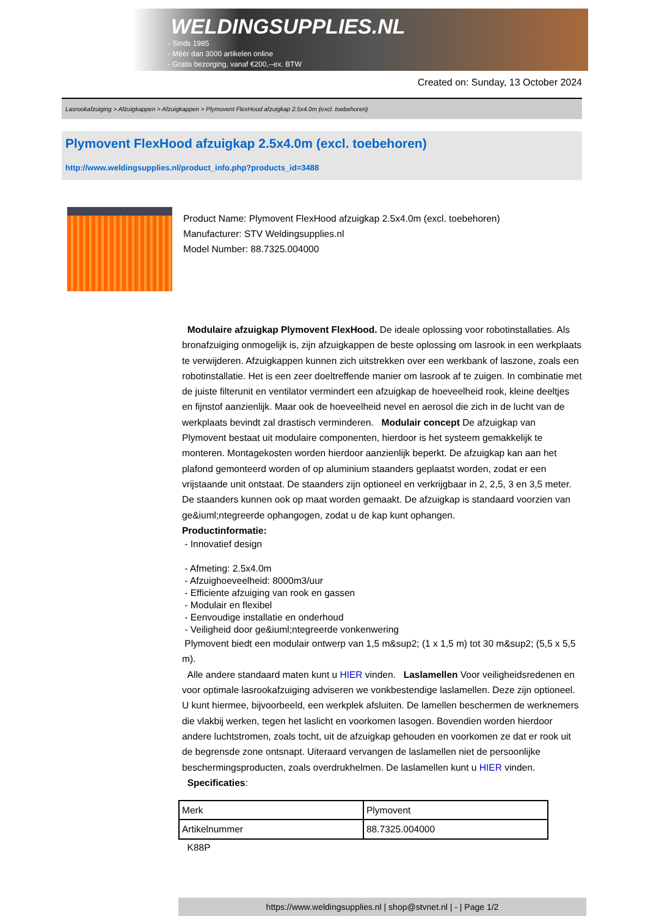WELDINGSUPPLIES.NL
- Sinds 1985
- Méér dan 3000 artikelen online
- Gratis bezorging, vanaf €200,--ex. BTW
Created on: Sunday, 13 October 2024
Lasrookafzuiging > Afzuigkappen > Afzuigkappen > Plymovent FlexHood afzuigkap 2.5x4.0m (excl. toebehoren)
Plymovent FlexHood afzuigkap 2.5x4.0m (excl. toebehoren)
http://www.weldingsupplies.nl/product_info.php?products_id=3488
Product Name: Plymovent FlexHood afzuigkap 2.5x4.0m (excl. toebehoren)
Manufacturer: STV Weldingsupplies.nl
Model Number: 88.7325.004000
Modulaire afzuigkap Plymovent FlexHood. De ideale oplossing voor robotinstallaties. Als bronafzuiging onmogelijk is, zijn afzuigkappen de beste oplossing om lasrook in een werkplaats te verwijderen. Afzuigkappen kunnen zich uitstrekken over een werkbank of laszone, zoals een robotinstallatie. Het is een zeer doeltreffende manier om lasrook af te zuigen. In combinatie met de juiste filterunit en ventilator vermindert een afzuigkap de hoeveelheid rook, kleine deeltjes en fijnstof aanzienlijk. Maar ook de hoeveelheid nevel en aerosol die zich in de lucht van de werkplaats bevindt zal drastisch verminderen. Modulair concept De afzuigkap van Plymovent bestaat uit modulaire componenten, hierdoor is het systeem gemakkelijk te monteren. Montagekosten worden hierdoor aanzienlijk beperkt. De afzuigkap kan aan het plafond gemonteerd worden of op aluminium staanders geplaatst worden, zodat er een vrijstaande unit ontstaat. De staanders zijn optioneel en verkrijgbaar in 2, 2,5, 3 en 3,5 meter. De staanders kunnen ook op maat worden gemaakt. De afzuigkap is standaard voorzien van ge&iuml;ntegreerde ophangogen, zodat u de kap kunt ophangen.
Productinformatie:
- Innovatief design
- Afmeting: 2.5x4.0m
- Afzuighoeveelheid: 8000m3/uur
- Efficiente afzuiging van rook en gassen
- Modulair en flexibel
- Eenvoudige installatie en onderhoud
- Veiligheid door ge&iuml;ntegreerde vonkenwering
Plymovent biedt een modulair ontwerp van 1,5 m&sup2; (1 x 1,5 m) tot 30 m&sup2; (5,5 x 5,5 m).
Alle andere standaard maten kunt u HIER vinden. Laslamellen Voor veiligheidsredenen en voor optimale lasrookafzuiging adviseren we vonkbestendige laslamellen. Deze zijn optioneel. U kunt hiermee, bijvoorbeeld, een werkplek afsluiten. De lamellen beschermen de werknemers die vlakbij werken, tegen het laslicht en voorkomen lasogen. Bovendien worden hierdoor andere luchtstromen, zoals tocht, uit de afzuigkap gehouden en voorkomen ze dat er rook uit de begrensde zone ontsnapt. Uiteraard vervangen de laslamellen niet de persoonlijke beschermingsproducten, zoals overdrukhelmen. De laslamellen kunt u HIER vinden. Specificaties:
| Merk | Plymovent |
| Artikelnummer | 88.7325.004000 |
K88P
https://www.weldingsupplies.nl | shop@stvnet.nl | - | Page 1/2